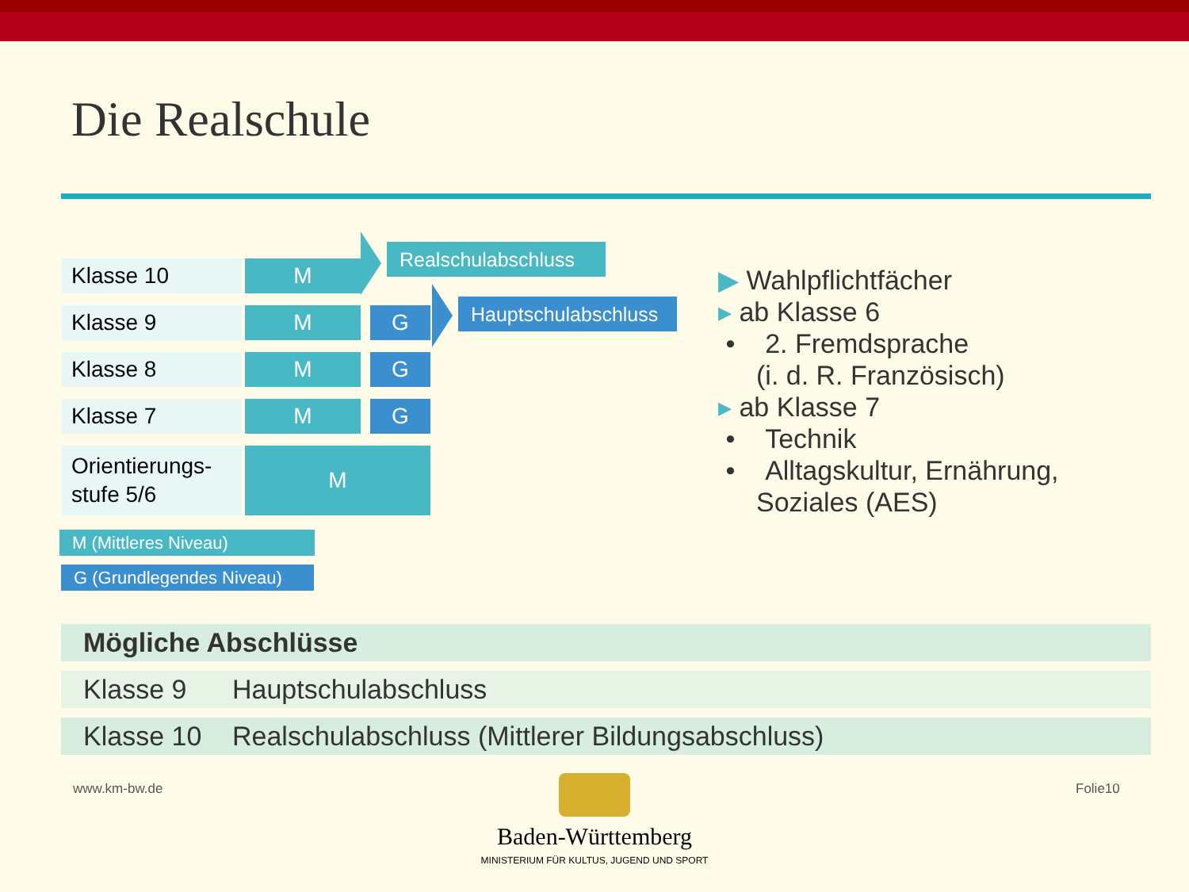Die Realschule
Klasse 10 M
Klasse 9 M G
Klasse 8 M G
Klasse 7 M G
Orientierungs-
stufe 5/6
M
Realschulabschluss
Hauptschulabschluss
M (Mittleres Niveau)
G (Grundlegendes Niveau)
▶ Wahlpflichtfächer
▸ ab Klasse 6
• 2. Fremdsprache
(i. d. R. Französisch)
▸ ab Klasse 7
• Technik
• Alltagskultur, Ernährung,
Soziales (AES)
| Mögliche Abschlüsse | |
| --- | --- |
| Klasse 9 | Hauptschulabschluss |
| Klasse 10 | Realschulabschluss (Mittlerer Bildungsabschluss) |
www.km-bw.de Folie10
Baden-Württemberg
MINISTERIUM FÜR KULTUS, JUGEND UND SPORT